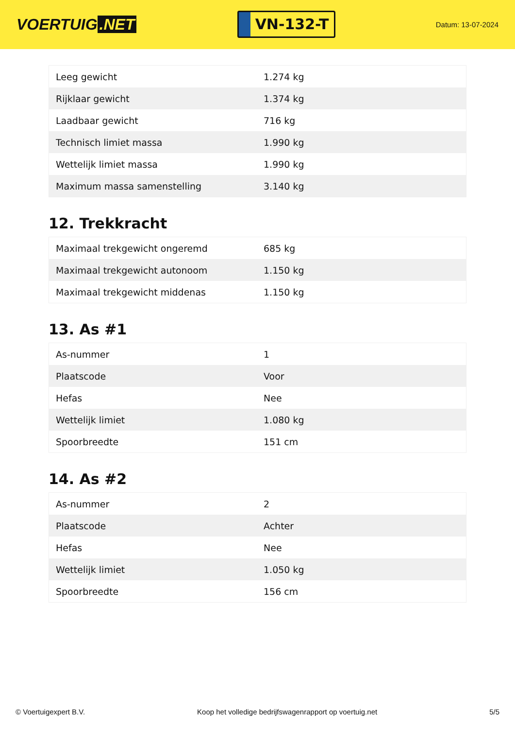VOERTUIG.NET
VN-132-T
Datum: 13-07-2024
| Leeg gewicht | 1.274 kg |
| Rijklaar gewicht | 1.374 kg |
| Laadbaar gewicht | 716 kg |
| Technisch limiet massa | 1.990 kg |
| Wettelijk limiet massa | 1.990 kg |
| Maximum massa samenstelling | 3.140 kg |
12. Trekkracht
| Maximaal trekgewicht ongeremd | 685 kg |
| Maximaal trekgewicht autonoom | 1.150 kg |
| Maximaal trekgewicht middenas | 1.150 kg |
13. As #1
| As-nummer | 1 |
| Plaatscode | Voor |
| Hefas | Nee |
| Wettelijk limiet | 1.080 kg |
| Spoorbreedte | 151 cm |
14. As #2
| As-nummer | 2 |
| Plaatscode | Achter |
| Hefas | Nee |
| Wettelijk limiet | 1.050 kg |
| Spoorbreedte | 156 cm |
© Voertuigexpert B.V. Koop het volledige bedrijfswagenrapport op voertuig.net 5/5